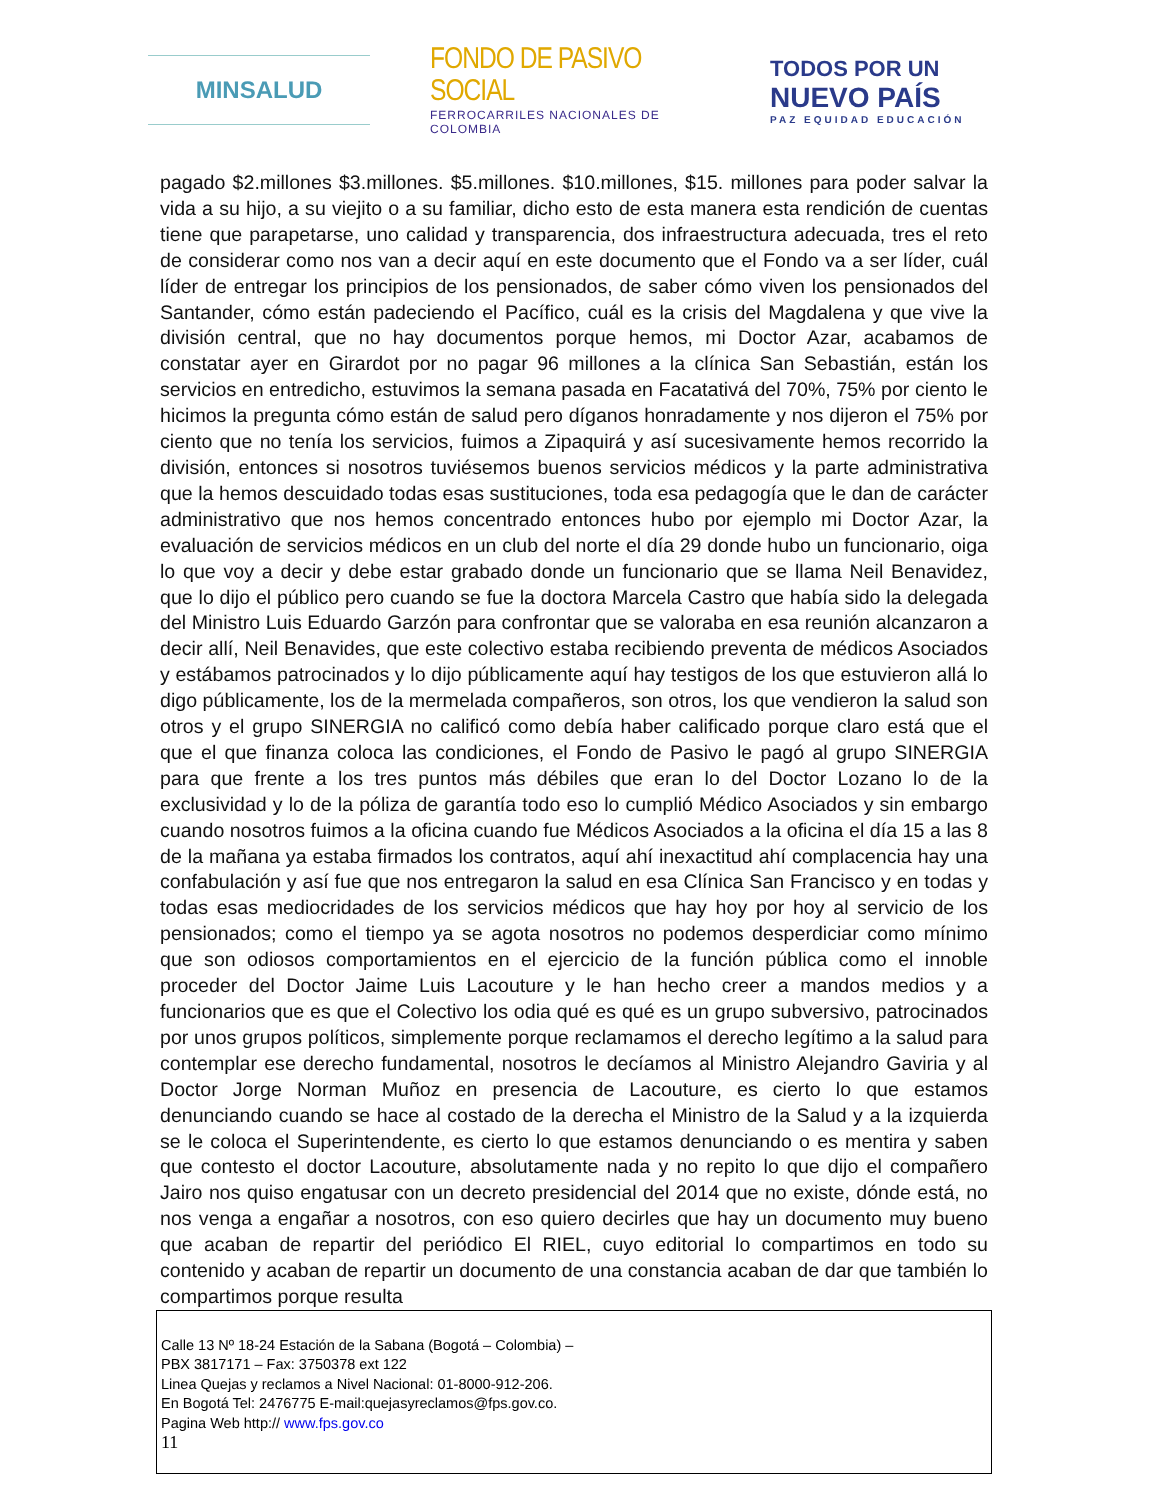MINSALUD
FONDO DE PASIVO SOCIAL
FERROCARRILES NACIONALES DE COLOMBIA
TODOS POR UN
NUEVO PAÍS
PAZ EQUIDAD EDUCACIÓN
pagado $2.millones $3.millones. $5.millones. $10.millones, $15. millones para poder salvar la vida a su hijo, a su viejito o a su familiar, dicho esto de esta manera esta rendición de cuentas tiene que parapetarse, uno calidad y transparencia, dos infraestructura adecuada, tres el reto de considerar como nos van a decir aquí en este documento que el Fondo va a ser líder, cuál líder de entregar los principios de los pensionados, de saber cómo viven los pensionados del Santander, cómo están padeciendo el Pacífico, cuál es la crisis del Magdalena y que vive la división central, que no hay documentos porque hemos, mi Doctor Azar, acabamos de constatar ayer en Girardot por no pagar 96 millones a la clínica San Sebastián, están los servicios en entredicho, estuvimos la semana pasada en Facatativá del 70%, 75% por ciento le hicimos la pregunta cómo están de salud pero díganos honradamente y nos dijeron el 75% por ciento que no tenía los servicios, fuimos a Zipaquirá y así sucesivamente hemos recorrido la división, entonces si nosotros tuviésemos buenos servicios médicos y la parte administrativa que la hemos descuidado todas esas sustituciones, toda esa pedagogía que le dan de carácter administrativo que nos hemos concentrado entonces hubo por ejemplo mi Doctor Azar, la evaluación de servicios médicos en un club del norte el día 29 donde hubo un funcionario, oiga lo que voy a decir y debe estar grabado donde un funcionario que se llama Neil Benavidez, que lo dijo el público pero cuando se fue la doctora Marcela Castro que había sido la delegada del Ministro Luis Eduardo Garzón para confrontar que se valoraba en esa reunión alcanzaron a decir allí, Neil Benavides, que este colectivo estaba recibiendo preventa de médicos Asociados y estábamos patrocinados y lo dijo públicamente aquí hay testigos de los que estuvieron allá lo digo públicamente, los de la mermelada compañeros, son otros, los que vendieron la salud son otros y el grupo SINERGIA no calificó como debía haber calificado porque claro está que el que el que finanza coloca las condiciones, el Fondo de Pasivo le pagó al grupo SINERGIA para que frente a los tres puntos más débiles que eran lo del Doctor Lozano lo de la exclusividad y lo de la póliza de garantía todo eso lo cumplió Médico Asociados y sin embargo cuando nosotros fuimos a la oficina cuando fue Médicos Asociados a la oficina el día 15 a las 8 de la mañana ya estaba firmados los contratos, aquí ahí inexactitud ahí complacencia hay una confabulación y así fue que nos entregaron la salud en esa Clínica San Francisco y en todas y todas esas mediocridades de los servicios médicos que hay hoy por hoy al servicio de los pensionados; como el tiempo ya se agota nosotros no podemos desperdiciar como mínimo que son odiosos comportamientos en el ejercicio de la función pública como el innoble proceder del Doctor Jaime Luis Lacouture y le han hecho creer a mandos medios y a funcionarios que es que el Colectivo los odia qué es qué es un grupo subversivo, patrocinados por unos grupos políticos, simplemente porque reclamamos el derecho legítimo a la salud para contemplar ese derecho fundamental, nosotros le decíamos al Ministro Alejandro Gaviria y al Doctor Jorge Norman Muñoz en presencia de Lacouture, es cierto lo que estamos denunciando cuando se hace al costado de la derecha el Ministro de la Salud y a la izquierda se le coloca el Superintendente, es cierto lo que estamos denunciando o es mentira y saben que contesto el doctor Lacouture, absolutamente nada y no repito lo que dijo el compañero Jairo nos quiso engatusar con un decreto presidencial del 2014 que no existe, dónde está, no nos venga a engañar a nosotros, con eso quiero decirles que hay un documento muy bueno que acaban de repartir del periódico El RIEL, cuyo editorial lo compartimos en todo su contenido y acaban de repartir un documento de una constancia acaban de dar que también lo compartimos porque resulta
Calle 13 Nº 18-24 Estación de la Sabana (Bogotá – Colombia) –
PBX 3817171 – Fax: 3750378 ext 122
Linea Quejas y reclamos a Nivel Nacional: 01-8000-912-206.
En Bogotá Tel: 2476775 E-mail:quejasyreclamos@fps.gov.co.
Pagina Web http:// www.fps.gov.co
11